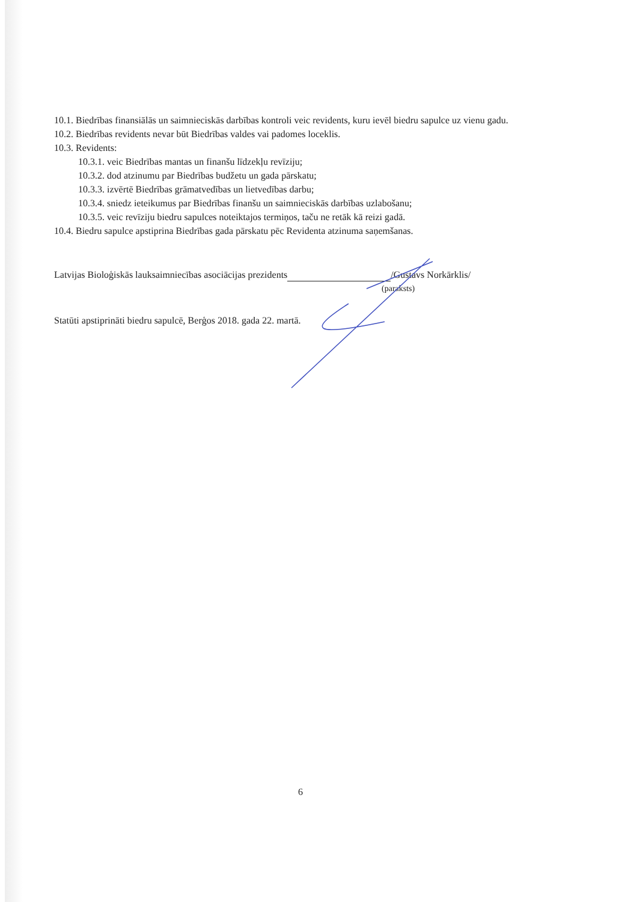10.1. Biedrības finansiālās un saimnieciskās darbības kontroli veic revidents, kuru ievēl biedru sapulce uz vienu gadu.
10.2. Biedrības revidents nevar būt Biedrības valdes vai padomes loceklis.
10.3. Revidents:
10.3.1. veic Biedrības mantas un finanšu līdzekļu revīziju;
10.3.2. dod atzinumu par Biedrības budžetu un gada pārskatu;
10.3.3. izvērtē Biedrības grāmatvedības un lietvedības darbu;
10.3.4. sniedz ieteikumus par Biedrības finanšu un saimnieciskās darbības uzlabošanu;
10.3.5. veic revīziju biedru sapulces noteiktajos termiņos, taču ne retāk kā reizi gadā.
10.4. Biedru sapulce apstiprina Biedrības gada pārskatu pēc Revidenta atzinuma saņemšanas.
Latvijas Bioloģiskās lauksaimniecības asociācijas prezidents /Gustavs Norkārklis/
(paraksts)
Statūti apstiprināti biedru sapulcē, Berģos 2018. gada 22. martā.
6